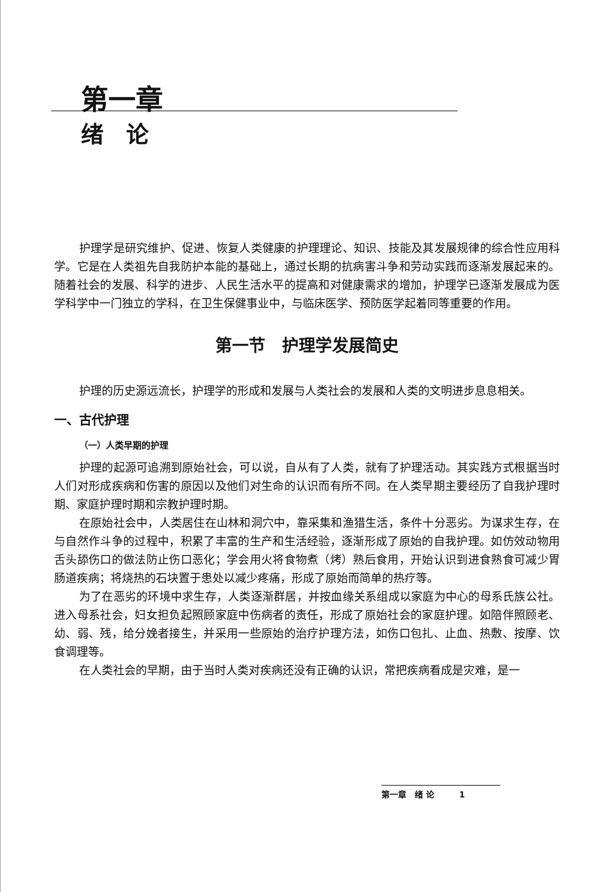第一章
绪　论
护理学是研究维护、促进、恢复人类健康的护理理论、知识、技能及其发展规律的综合性应用科学。它是在人类祖先自我防护本能的基础上，通过长期的抗病害斗争和劳动实践而逐渐发展起来的。随着社会的发展、科学的进步、人民生活水平的提高和对健康需求的增加，护理学已逐渐发展成为医学科学中一门独立的学科，在卫生保健事业中，与临床医学、预防医学起着同等重要的作用。
第一节　护理学发展简史
护理的历史源远流长，护理学的形成和发展与人类社会的发展和人类的文明进步息息相关。
一、古代护理
（一）人类早期的护理
护理的起源可追溯到原始社会，可以说，自从有了人类，就有了护理活动。其实践方式根据当时人们对形成疾病和伤害的原因以及他们对生命的认识而有所不同。在人类早期主要经历了自我护理时期、家庭护理时期和宗教护理时期。
在原始社会中，人类居住在山林和洞穴中，靠采集和渔猎生活，条件十分恶劣。为谋求生存，在与自然作斗争的过程中，积累了丰富的生产和生活经验，逐渐形成了原始的自我护理。如仿效动物用舌头舔伤口的做法防止伤口恶化；学会用火将食物煮（烤）熟后食用，开始认识到进食熟食可减少胃肠道疾病；将烧热的石块置于患处以减少疼痛，形成了原始而简单的热疗等。
为了在恶劣的环境中求生存，人类逐渐群居，并按血缘关系组成以家庭为中心的母系氏族公社。进入母系社会，妇女担负起照顾家庭中伤病者的责任，形成了原始社会的家庭护理。如陪伴照顾老、幼、弱、残，给分娩者接生，并采用一些原始的治疗护理方法，如伤口包扎、止血、热敷、按摩、饮食调理等。
在人类社会的早期，由于当时人类对疾病还没有正确的认识，常把疾病看成是灾难，是一
第一章　绪 论　　　1